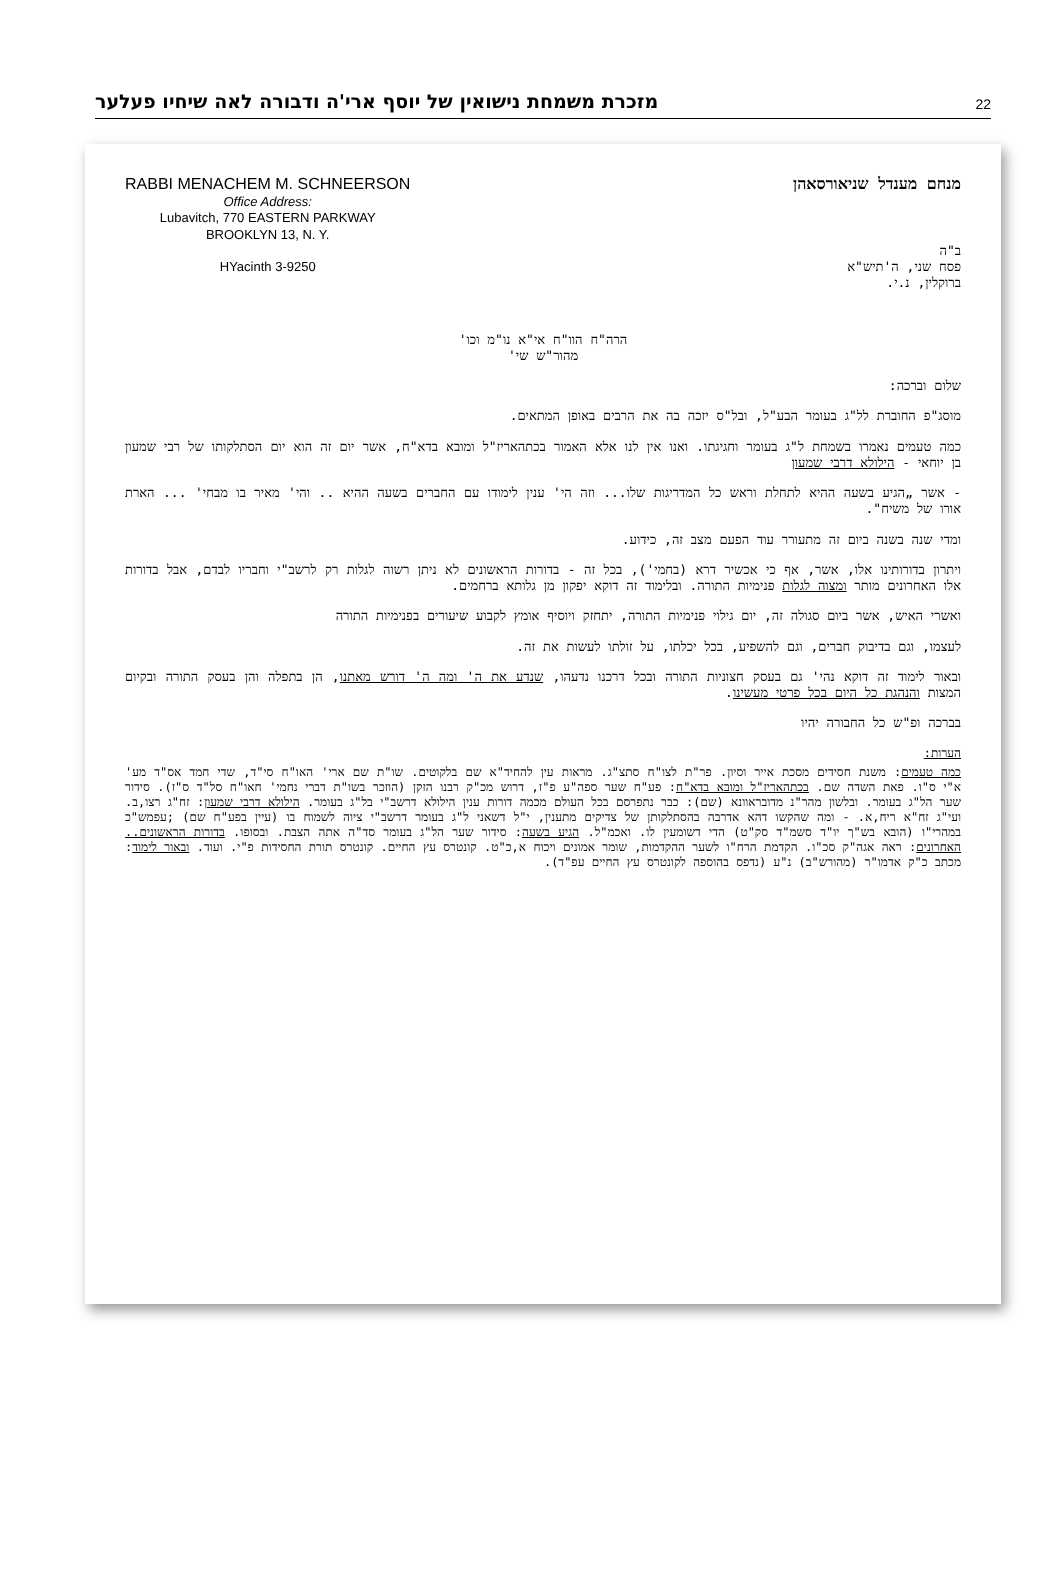מזכרת משמחת נישואין של יוסף ארי'ה ודבורה לאה שיחיו פעלער
22
RABBI MENACHEM M. SCHNEERSON
Office Address:
Lubavitch, 770 EASTERN PARKWAY
BROOKLYN 13, N. Y.
HYacinth 3-9250
מנחם מענדל שניאורסאהן
ב"ה
פסח שני, ה'תיש"א
ברוקלין, נ.י.
הרה"ח הוו"ח אי"א נו"מ וכו'
מהור"ש שי'
שלום וברכה:
מוסג"פ החוברת לל"ג בעומר הבע"ל, ובל"ס יזכה בה את הרבים באופן המתאים.
כמה טעמים נאמרו בשמחת ל"ג בעומר וחגיגתו. ואנו אין לנו אלא האמור בכתהאריז"ל ומובא בדא"ח, אשר יום זה הוא יום הסתלקותו של רבי שמעון בן יוחאי - הילולא דרבי שמעון
- אשר „הגיע בשעה ההיא לתחלת וראש כל המדריגות שלו... וזה הי' ענין לימודו עם החברים בשעה ההיא .. והי' מאיר בו מבחי' ... הארת אורו של משיח".
ומדי שנה בשנה ביום זה מתעורר עוד הפעם מצב זה, כידוע.
ויתרון בדורותינו אלו, אשר, אף כי אכשיר דרא (בחמי'), בכל זה - בדורות הראשונים לא ניתן רשוה לגלות רק לרשב"י וחבריו לבדם, אבל בדורות אלו האחרונים מותר ומצוה לגלות פנימיות התורה. ובלימוד זה דוקא יפקון מן גלותא ברחמים.
ואשרי האיש, אשר ביום סגולה זה, יום גילוי פנימיות התורה, יתחזק ויוסיף אומץ לקבוע שיעורים בפנימיות התורה
לעצמו, וגם בדיבוק חברים, וגם להשפיע, בכל יכלתו, על זולתו לעשות את זה.
ובאור לימוד זה דוקא נהי' גם בעסק חצוניות התורה ובכל דרכנו נדעהו, שנדע את ה' ומה ה' דורש מאתנו, הן בתפלה והן בעסק התורה ובקיום המצות והנהגת כל היום בכל פרטי מעשינו.
בברכה ופ"ש כל החבורה יהיו
הערות:
כמה טעמים: משנת חסידים מסכת אייר וסיון. פר"ת לצו"ח סתצ"ג. מראות עין להחיד"א שם בלקוטים. שו"ת שם ארי' האו"ח סי"ד, שדי חמד אס"ד מע' א"י ס"ו. פאת השדה שם. בכתהאריז"ל ומובא בדא"ח: פע"ח שער ספה"ע פ"ז, דרוש מכ"ק רבנו הזקן (הוזכר בשו"ת דברי נחמי' חאו"ח סל"ד ס"ז). סידור שער הל"ג בעומר. ובלשון מהר"נ מדובראוונא (שם): כבר נתפרסם בכל העולם מכמה דורות ענין הילולא דרשב"י בל"ג בעומר. הילולא דרבי שמעון: זח"ג רצו,ב. ועי"ג זח"א ריח,א. - ומה שהקשו דהא אדרבה בהסתלקותן של צדיקים מתענין, י"ל דשאני ל"ג בעומר דרשב"י ציוה לשמוח בו (עיין בפע"ח שם) ;עפמש"כ במהרי"ו (הובא בש"ך יו"ד סשמ"ד סק"ט) הדי דשומעין לו. ואכמ"ל. הגיע בשעה: סידור שער הל"ג בעומר סד"ה אתה הצבת. ובסופו. בדורות הראשונים.. האחרונים: ראה אגה"ק סכ"ו. הקדמת הרח"ו לשער ההקדמות, שומר אמונים ויכוח א,כ"ט. קונטרס עץ החיים. קונטרס תורת החסידות פ"י. ועוד. ובאור לימוד: מכתב כ"ק אדמו"ר (מהורש"ב) נ"ע (נדפס בהוספה לקונטרס עץ החיים עפ"ד).